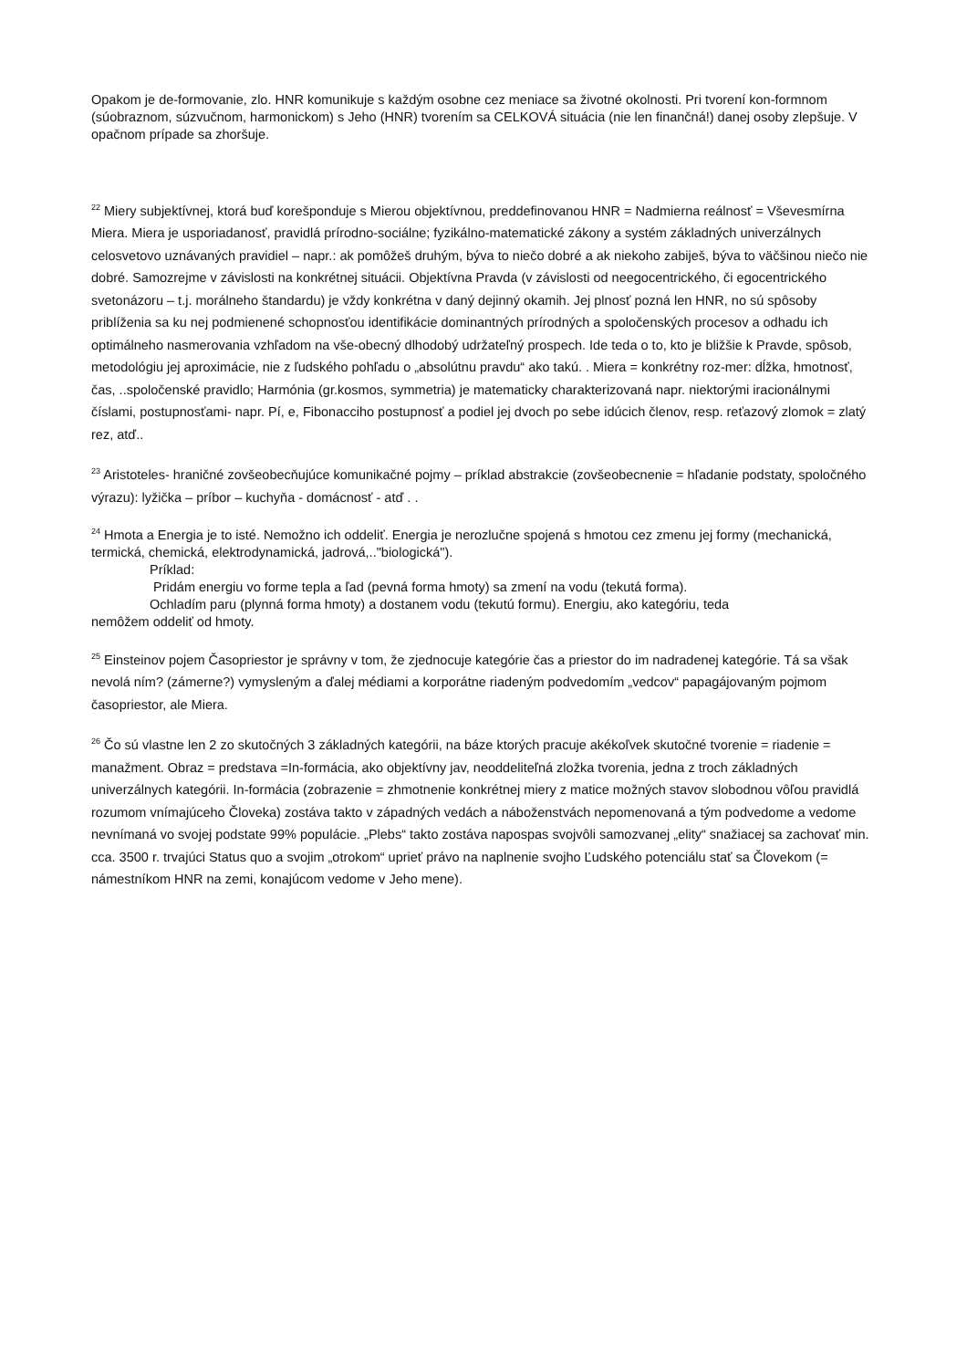Opakom je de-formovanie, zlo. HNR komunikuje s každým osobne cez meniace sa životné okolnosti. Pri tvorení kon-formnom (súobraznom, súzvučnom, harmonickom) s Jeho (HNR) tvorením sa CELKOVÁ situácia (nie len finančná!) danej osoby zlepšuje. V opačnom prípade sa zhoršuje.
<sup>22</sup> Miery subjektívnej, ktorá buď korešponduje s Mierou objektívnou, preddefinovanou HNR = Nadmierna reálnosť = Vševesmírna Miera. Miera je usporiadanosť, pravidlá prírodno-sociálne; fyzikálno-matematické zákony a systém základných univerzálnych celosvetovo uznávaných pravidiel – napr.: ak pomôžeš druhým, býva to niečo dobré a ak niekoho zabiješ, býva to väčšinou niečo nie dobré. Samozrejme v závislosti na konkrétnej situácii. Objektívna Pravda (v závislosti od neegocentrického, či egocentrického svetonázoru – t.j. morálneho štandardu) je vždy konkrétna v daný dejinný okamih. Jej plnosť pozná len HNR, no sú spôsoby priblíženia sa ku nej podmienené schopnosťou identifikácie dominantných prírodných a spoločenských procesov a odhadu ich optimálneho nasmerovania vzhľadom na vše-obecný dlhodobý udržateľný prospech. Ide teda o to, kto je bližšie k Pravde, spôsob, metodológiu jej aproximácie, nie z ľudského pohľadu o „absolútnu pravdu“ ako takú. . Miera = konkrétny roz-mer: dĺžka, hmotnosť, čas, ..spoločenské pravidlo; Harmónia (gr.kosmos, symmetria) je matematicky charakterizovaná napr. niektorými iracionálnymi číslami, postupnosťami- napr. Pí, e, Fibonacciho postupnosť a podiel jej dvoch po sebe idúcich členov, resp. reťazový zlomok = zlatý rez, atď..
<sup>23</sup> Aristoteles- hraničné zovšeobecňujúce komunikačné pojmy – príklad abstrakcie (zovšeobecnenie = hľadanie podstaty, spoločného výrazu): lyžička – príbor – kuchyňa - domácnosť - atď . .
<sup>24</sup> Hmota a Energia je to isté. Nemožno ich oddeliť. Energia je nerozlučne spojená s hmotou cez zmenu jej formy (mechanická, termická, chemická, elektrodynamická, jadrová,.."biologická").
Príklad:
Pridám energiu vo forme tepla a ľad (pevná forma hmoty) sa zmení na vodu (tekutá forma).
Ochladím paru (plynná forma hmoty) a dostanem vodu (tekutú formu). Energiu, ako kategóriu, teda
nemôžem oddeliť od hmoty.
<sup>25</sup> Einsteinov pojem Časopriestor je správny v tom, že zjednocuje kategórie čas a priestor do im nadradenej kategórie. Tá sa však nevolá ním? (zámerne?) vymysleným a ďalej médiami a korporátne riadeným podvedomím „vedcov“ papagájovaným pojmom časopriestor, ale Miera.
<sup>26</sup> Čo sú vlastne len 2 zo skutočných 3 základných kategórii, na báze ktorých pracuje akékoľvek skutočné tvorenie = riadenie = manažment. Obraz = predstava =In-formácia, ako objektívny jav, neoddeliteľná zložka tvorenia, jedna z troch základných univerzálnych kategórii. In-formácia (zobrazenie = zhmotnenie konkrétnej miery z matice možných stavov slobodnou vôľou pravidlá rozumom vnímajúceho Človeka) zostáva takto v západných vedách a náboženstvách nepomenovaná a tým podvedome a vedome nevnímaná vo svojej podstate 99% populácie. „Plebs“ takto zostáva napospas svojvôli samozvanej „elity“ snažiacej sa zachovať min. cca. 3500 r. trvajúci Status quo a svojim „otrokom“ uprieť právo na naplnenie svojho Ľudského potenciálu stať sa Človekom (= námestníkom HNR na zemi, konajúcom vedome v Jeho mene).